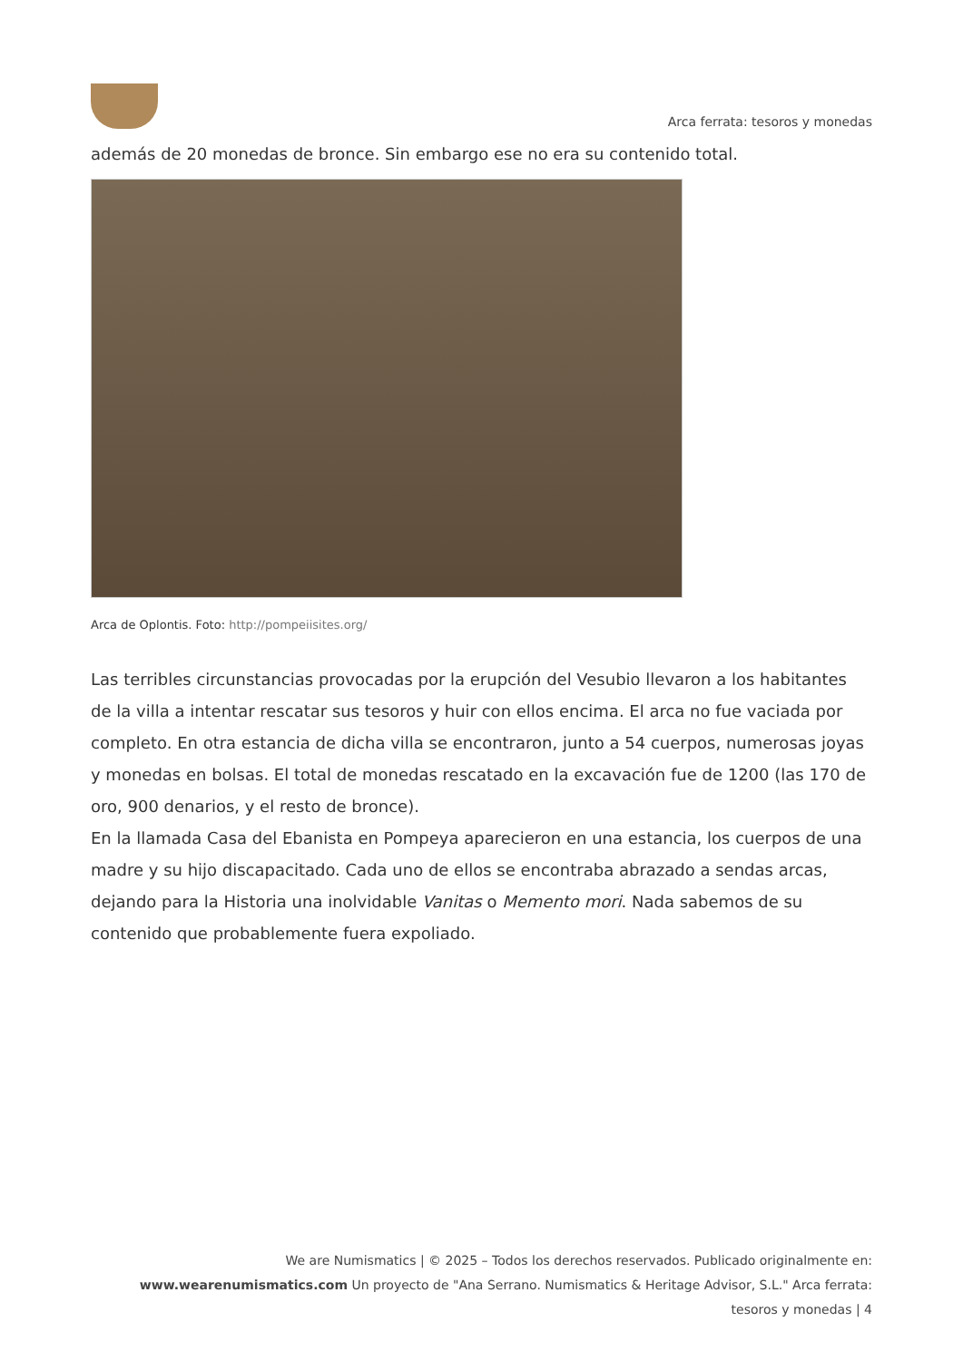Arca ferrata: tesoros y monedas
además de 20 monedas de bronce. Sin embargo ese no era su contenido total.
Arca de Oplontis. Foto: http://pompeiisites.org/
Las terribles circunstancias provocadas por la erupción del Vesubio llevaron a los habitantes de la villa a intentar rescatar sus tesoros y huir con ellos encima. El arca no fue vaciada por completo. En otra estancia de dicha villa se encontraron, junto a 54 cuerpos, numerosas joyas y monedas en bolsas. El total de monedas rescatado en la excavación fue de 1200 (las 170 de oro, 900 denarios, y el resto de bronce).
En la llamada Casa del Ebanista en Pompeya aparecieron en una estancia, los cuerpos de una madre y su hijo discapacitado. Cada uno de ellos se encontraba abrazado a sendas arcas, dejando para la Historia una inolvidable Vanitas o Memento mori. Nada sabemos de su contenido que probablemente fuera expoliado.
We are Numismatics | © 2025 – Todos los derechos reservados. Publicado originalmente en: www.wearenumismatics.com Un proyecto de "Ana Serrano. Numismatics & Heritage Advisor, S.L." Arca ferrata: tesoros y monedas | 4